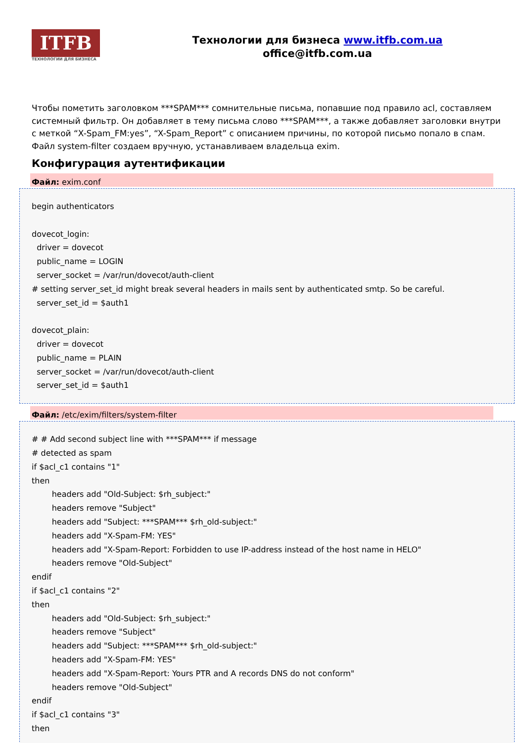ITFB
ТЕХНОЛОГИИ ДЛЯ БИЗНЕСА
Технологии для бизнеса www.itfb.com.ua
office@itfb.com.ua
Чтобы пометить заголовком ***SPAM*** сомнительные письма, попавшие под правило acl, составляем системный фильтр. Он добавляет в тему письма слово ***SPAM***, а также добавляет заголовки внутри с меткой “X-Spam_FM:yes”, “X-Spam_Report” с описанием причины, по которой письмо попало в спам. Файл system-filter создаем вручную, устанавливаем владельца exim.
Конфигурация аутентификации
Файл: exim.conf
begin authenticators dovecot_login: driver = dovecot public_name = LOGIN server_socket = /var/run/dovecot/auth-client # setting server_set_id might break several headers in mails sent by authenticated smtp. So be careful. server_set_id = $auth1 dovecot_plain: driver = dovecot public_name = PLAIN server_socket = /var/run/dovecot/auth-client server_set_id = $auth1
Файл: /etc/exim/filters/system-filter
# # Add second subject line with ***SPAM*** if message # detected as spam if $acl_c1 contains "1" then headers add "Old-Subject: $rh_subject:" headers remove "Subject" headers add "Subject: ***SPAM*** $rh_old-subject:" headers add "X-Spam-FM: YES" headers add "X-Spam-Report: Forbidden to use IP-address instead of the host name in HELO" headers remove "Old-Subject" endif if $acl_c1 contains "2" then headers add "Old-Subject: $rh_subject:" headers remove "Subject" headers add "Subject: ***SPAM*** $rh_old-subject:" headers add "X-Spam-FM: YES" headers add "X-Spam-Report: Yours PTR and A records DNS do not conform" headers remove "Old-Subject" endif if $acl_c1 contains "3" then